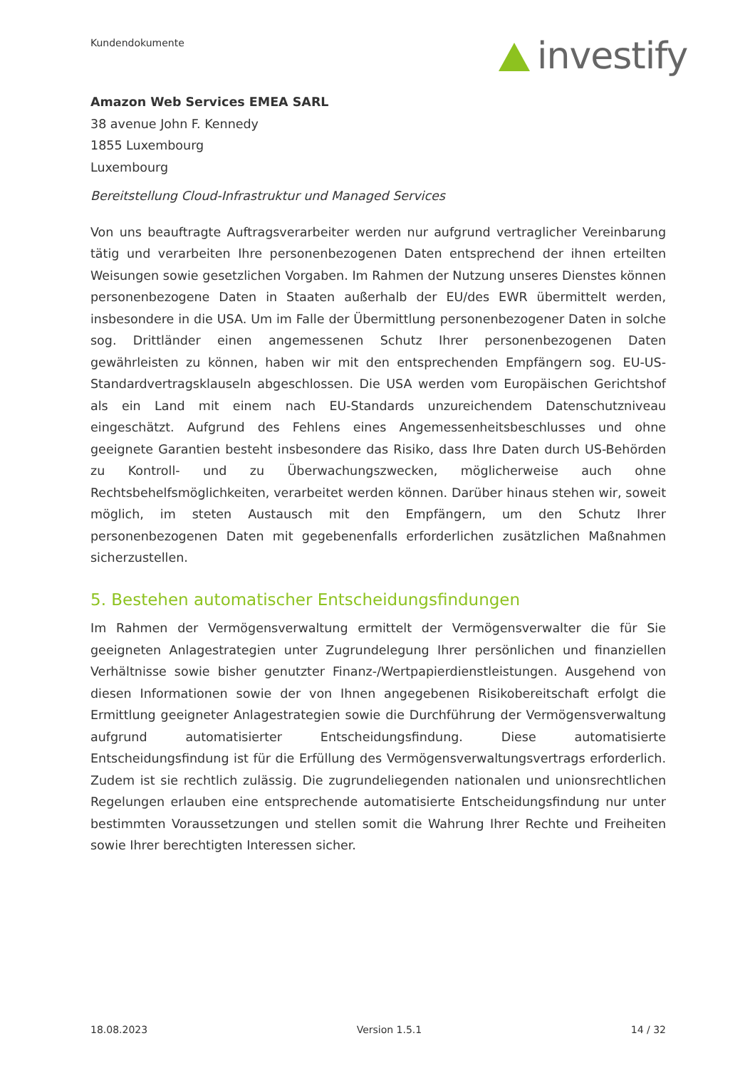Kundendokumente investify
Amazon Web Services EMEA SARL
38 avenue John F. Kennedy
1855 Luxembourg
Luxembourg
Bereitstellung Cloud-Infrastruktur und Managed Services
Von uns beauftragte Auftragsverarbeiter werden nur aufgrund vertraglicher Vereinbarung tätig und verarbeiten Ihre personenbezogenen Daten entsprechend der ihnen erteilten Weisungen sowie gesetzlichen Vorgaben. Im Rahmen der Nutzung unseres Dienstes können personenbezogene Daten in Staaten außerhalb der EU/des EWR übermittelt werden, insbesondere in die USA. Um im Falle der Übermittlung personenbezogener Daten in solche sog. Drittländer einen angemessenen Schutz Ihrer personenbezogenen Daten gewährleisten zu können, haben wir mit den entsprechenden Empfängern sog. EU-US-Standardvertragsklauseln abgeschlossen. Die USA werden vom Europäischen Gerichtshof als ein Land mit einem nach EU-Standards unzureichendem Datenschutzniveau eingeschätzt. Aufgrund des Fehlens eines Angemessenheitsbeschlusses und ohne geeignete Garantien besteht insbesondere das Risiko, dass Ihre Daten durch US-Behörden zu Kontroll- und zu Überwachungszwecken, möglicherweise auch ohne Rechtsbehelfsmöglichkeiten, verarbeitet werden können. Darüber hinaus stehen wir, soweit möglich, im steten Austausch mit den Empfängern, um den Schutz Ihrer personenbezogenen Daten mit gegebenenfalls erforderlichen zusätzlichen Maßnahmen sicherzustellen.
5. Bestehen automatischer Entscheidungsfindungen
Im Rahmen der Vermögensverwaltung ermittelt der Vermögensverwalter die für Sie geeigneten Anlagestrategien unter Zugrundelegung Ihrer persönlichen und finanziellen Verhältnisse sowie bisher genutzter Finanz-/Wertpapierdienstleistungen. Ausgehend von diesen Informationen sowie der von Ihnen angegebenen Risikobereitschaft erfolgt die Ermittlung geeigneter Anlagestrategien sowie die Durchführung der Vermögensverwaltung aufgrund automatisierter Entscheidungsfindung. Diese automatisierte Entscheidungsfindung ist für die Erfüllung des Vermögensverwaltungsvertrags erforderlich. Zudem ist sie rechtlich zulässig. Die zugrundeliegenden nationalen und unionsrechtlichen Regelungen erlauben eine entsprechende automatisierte Entscheidungsfindung nur unter bestimmten Voraussetzungen und stellen somit die Wahrung Ihrer Rechte und Freiheiten sowie Ihrer berechtigten Interessen sicher.
18.08.2023 Version 1.5.1 14 / 32